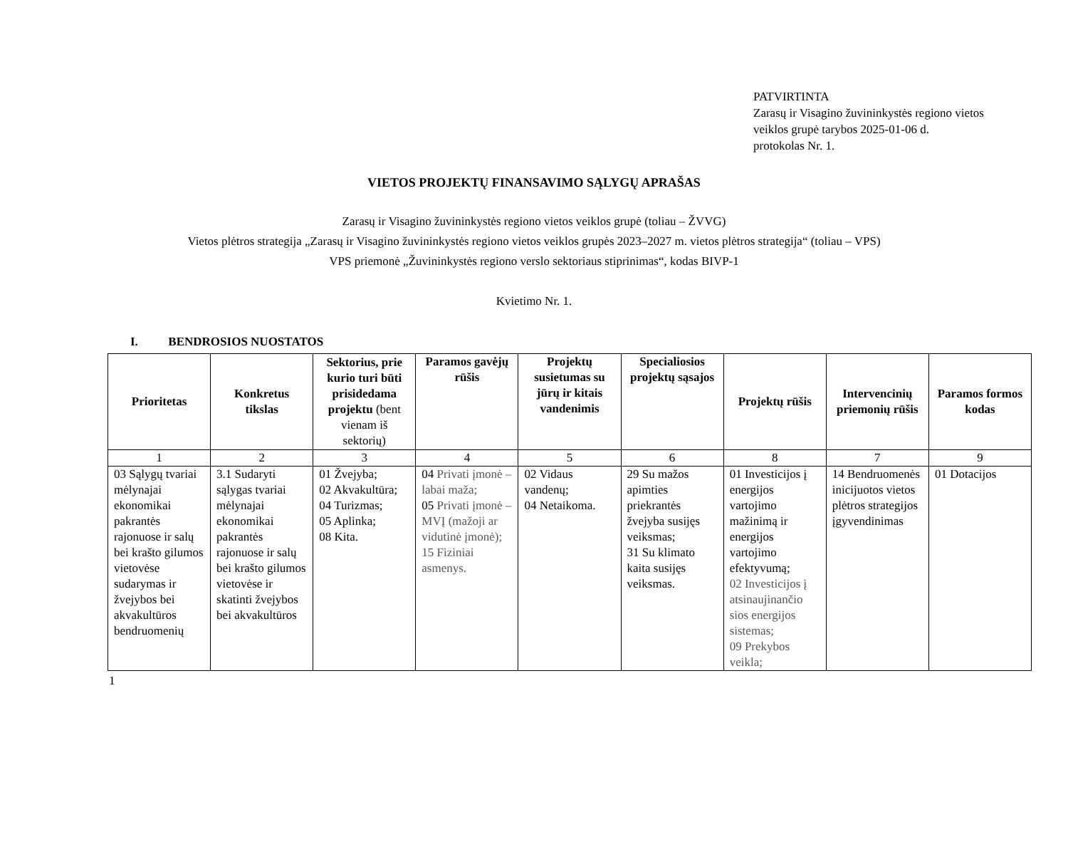PATVIRTINTA
Zarasų ir Visagino žuvininkystės regiono vietos
veiklos grupė tarybos 2025-01-06 d.
protokolas Nr. 1.
VIETOS PROJEKTŲ FINANSAVIMO SĄLYGŲ APRAŠAS
Zarasų ir Visagino žuvininkystės regiono vietos veiklos grupė (toliau – ŽVVG)
Vietos plėtros strategija „Zarasų ir Visagino žuvininkystės regiono vietos veiklos grupės 2023–2027 m. vietos plėtros strategija“ (toliau – VPS)
VPS priemonė „Žuvininkystės regiono verslo sektoriaus stiprinimas“, kodas BIVP-1
Kvietimo Nr. 1.
I. BENDROSIOS NUOSTATOS
| Prioritetas | Konkretus tikslas | Sektorius, prie kurio turi būti prisidedama projektu (bent vienam iš sektorių) | Paramos gavėjų rūšis | Projektų susietumas su jūrų ir kitais vandenimis | Specialiosios projektų sąsajos | Projektų rūšis | Intervencinių priemonių rūšis | Paramos formos kodas |
| --- | --- | --- | --- | --- | --- | --- | --- | --- |
| 1 | 2 | 3 | 4 | 5 | 6 | 8 | 7 | 9 |
| 03 Sąlygų tvariai mėlynajai ekonomikai pakrantės rajonuose ir salų bei krašto gilumos vietovėse sudarymas ir žvejybos bei akvakultūros bendruomenių | 3.1 Sudaryti sąlygas tvariai mėlynajai ekonomikai pakrantės rajonuose ir salų bei krašto gilumos vietovėse ir skatinti žvejybos bei akvakultūros | 01 Žvejyba; 02 Akvakultūra; 04 Turizmas; 05 Aplinka; 08 Kita. | 04 Privati įmonė – labai maža; 05 Privati įmonė – MVĮ (mažoji ar vidutinė įmonė); 15 Fiziniai asmenys. | 02 Vidaus vandenų; 04 Netaikoma. | 29 Su mažos apimties priekrantės žvejyba susijęs veiksmas; 31 Su klimato kaita susijęs veiksmas. | 01 Investicijos į energijos vartojimo mažinimą ir energijos vartojimo efektyvumą; 02 Investicijos į atsinaujinančio sios energijos sistemas; 09 Prekybos veikla; | 14 Bendruomenės inicijuotos vietos plėtros strategijos įgyvendinimas | 01 Dotacijos |
1